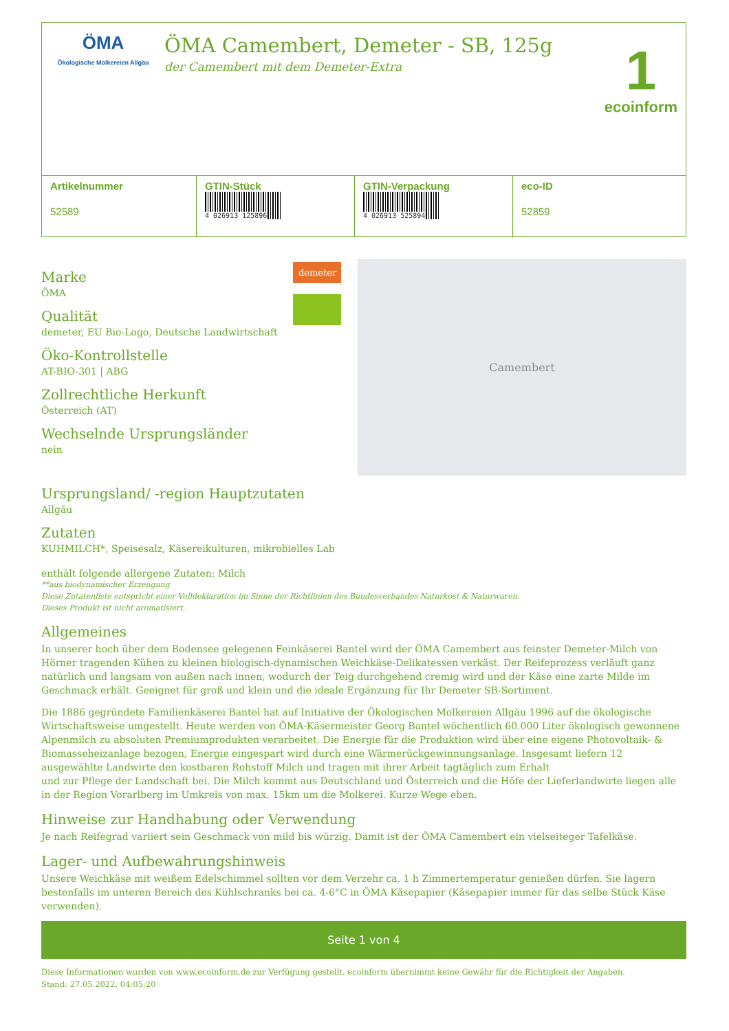ÖMA
Ökologische Molkereien Allgäu
ÖMA Camembert, Demeter - SB, 125g
der Camembert mit dem Demeter-Extra
1
ecoinform
| Artikelnummer 52589 | GTIN-Stück 4 026913 125896 | GTIN-Verpackung 4 026913 525894 | eco-ID 52859 |
Marke
ÖMA
Qualität
demeter, EU Bio-Logo, Deutsche Landwirtschaft
Öko-Kontrollstelle
AT-BIO-301 | ABG
Zollrechtliche Herkunft
Österreich (AT)
Wechselnde Ursprungsländer
nein
demeter
Camembert
Ursprungsland/ -region Hauptzutaten
Allgäu
Zutaten
KUHMILCH*, Speisesalz, Käsereikulturen, mikrobielles Lab
enthält folgende allergene Zutaten: Milch
**aus biodynamischer Erzeugung
Diese Zutatenliste entspricht einer Volldeklaration im Sinne der Richtlinien des Bundesverbandes Naturkost & Naturwaren.
Dieses Produkt ist nicht aromatisiert.
Allgemeines
In unserer hoch über dem Bodensee gelegenen Feinkäserei Bantel wird der ÖMA Camembert aus feinster Demeter-Milch von Hörner tragenden Kühen zu kleinen biologisch-dynamischen Weichkäse-Delikatessen verkäst. Der Reifeprozess verläuft ganz natürlich und langsam von außen nach innen, wodurch der Teig durchgehend cremig wird und der Käse eine zarte Milde im Geschmack erhält. Geeignet für groß und klein und die ideale Ergänzung für Ihr Demeter SB-Sortiment.
Die 1886 gegründete Familienkäserei Bantel hat auf Initiative der Ökologischen Molkereien Allgäu 1996 auf die ökologische Wirtschaftsweise umgestellt. Heute werden von ÖMA-Käsermeister Georg Bantel wöchentlich 60.000 Liter ökologisch gewonnene Alpenmilch zu absoluten Premiumprodukten verarbeitet. Die Energie für die Produktion wird über eine eigene Photovoltaik- & Biomasseheizanlage bezogen, Energie eingespart wird durch eine Wärmerückgewinnungsanlage. Insgesamt liefern 12 ausgewählte Landwirte den kostbaren Rohstoff Milch und tragen mit ihrer Arbeit tagtäglich zum Erhalt
und zur Pflege der Landschaft bei. Die Milch kommt aus Deutschland und Österreich und die Höfe der Lieferlandwirte liegen alle in der Region Vorarlberg im Umkreis von max. 15km um die Molkerei. Kurze Wege eben.
Hinweise zur Handhabung oder Verwendung
Je nach Reifegrad variiert sein Geschmack von mild bis würzig. Damit ist der ÖMA Camembert ein vielseiteger Tafelkäse.
Lager- und Aufbewahrungshinweis
Unsere Weichkäse mit weißem Edelschimmel sollten vor dem Verzehr ca. 1 h Zimmertemperatur genießen dürfen. Sie lagern bestenfalls im unteren Bereich des Kühlschranks bei ca. 4-6°C in ÖMA Käsepapier (Käsepapier immer für das selbe Stück Käse verwenden).
Seite 1 von 4
Diese Informationen wurden von www.ecoinform.de zur Verfügung gestellt. ecoinform übernimmt keine Gewähr für die Richtigkeit der Angaben.
Stand: 27.05.2022, 04:05:20